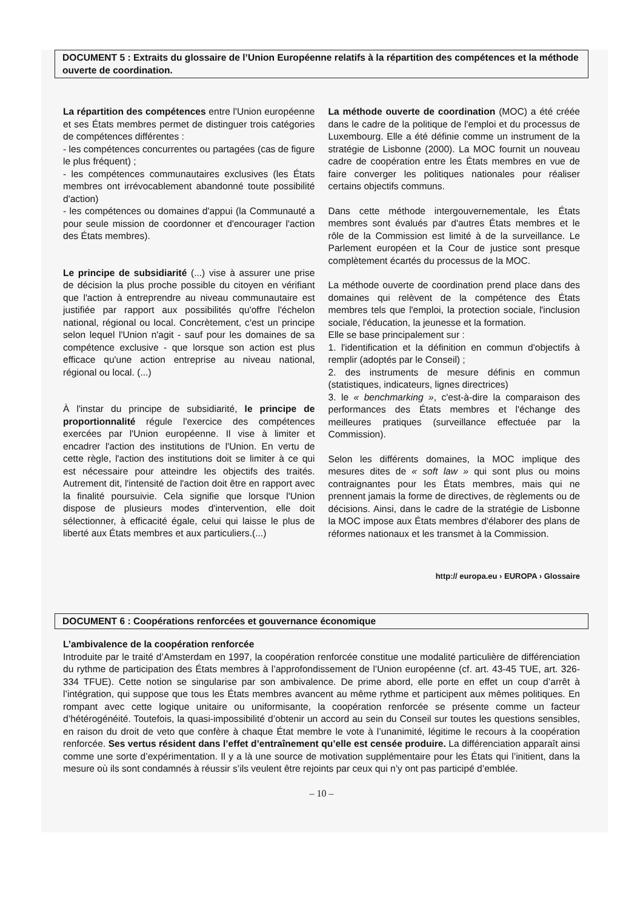DOCUMENT 5 : Extraits du glossaire de l’Union Européenne relatifs à la répartition des compétences et la méthode ouverte de coordination.
La répartition des compétences entre l'Union européenne et ses États membres permet de distinguer trois catégories de compétences différentes :
- les compétences concurrentes ou partagées (cas de figure le plus fréquent) ;
- les compétences communautaires exclusives (les États membres ont irrévocablement abandonné toute possibilité d'action)
- les compétences ou domaines d'appui (la Communauté a pour seule mission de coordonner et d'encourager l'action des États membres).
Le principe de subsidiarité (...) vise à assurer une prise de décision la plus proche possible du citoyen en vérifiant que l'action à entreprendre au niveau communautaire est justifiée par rapport aux possibilités qu'offre l'échelon national, régional ou local. Concrètement, c'est un principe selon lequel l'Union n'agit - sauf pour les domaines de sa compétence exclusive - que lorsque son action est plus efficace qu'une action entreprise au niveau national, régional ou local. (...)
À l'instar du principe de subsidiarité, le principe de proportionnalité régule l'exercice des compétences exercées par l'Union européenne. Il vise à limiter et encadrer l'action des institutions de l'Union. En vertu de cette règle, l'action des institutions doit se limiter à ce qui est nécessaire pour atteindre les objectifs des traités. Autrement dit, l'intensité de l'action doit être en rapport avec la finalité poursuivie. Cela signifie que lorsque l'Union dispose de plusieurs modes d'intervention, elle doit sélectionner, à efficacité égale, celui qui laisse le plus de liberté aux États membres et aux particuliers.(...)
La méthode ouverte de coordination (MOC) a été créée dans le cadre de la politique de l'emploi et du processus de Luxembourg. Elle a été définie comme un instrument de la stratégie de Lisbonne (2000). La MOC fournit un nouveau cadre de coopération entre les États membres en vue de faire converger les politiques nationales pour réaliser certains objectifs communs.
Dans cette méthode intergouvernementale, les États membres sont évalués par d'autres États membres et le rôle de la Commission est limité à de la surveillance. Le Parlement européen et la Cour de justice sont presque complètement écartés du processus de la MOC.
La méthode ouverte de coordination prend place dans des domaines qui relèvent de la compétence des États membres tels que l'emploi, la protection sociale, l'inclusion sociale, l'éducation, la jeunesse et la formation.
Elle se base principalement sur :
1. l'identification et la définition en commun d'objectifs à remplir (adoptés par le Conseil) ;
2. des instruments de mesure définis en commun (statistiques, indicateurs, lignes directrices)
3. le « benchmarking », c'est-à-dire la comparaison des performances des États membres et l'échange des meilleures pratiques (surveillance effectuée par la Commission).
Selon les différents domaines, la MOC implique des mesures dites de « soft law » qui sont plus ou moins contraignantes pour les États membres, mais qui ne prennent jamais la forme de directives, de règlements ou de décisions. Ainsi, dans le cadre de la stratégie de Lisbonne la MOC impose aux États membres d'élaborer des plans de réformes nationaux et les transmet à la Commission.
http:// europa.eu › EUROPA › Glossaire
DOCUMENT 6 : Coopérations renforcées et gouvernance économique
L’ambivalence de la coopération renforcée
Introduite par le traité d’Amsterdam en 1997, la coopération renforcée constitue une modalité particulière de différenciation du rythme de participation des États membres à l’approfondissement de l’Union européenne (cf. art. 43-45 TUE, art. 326-334 TFUE). Cette notion se singularise par son ambivalence. De prime abord, elle porte en effet un coup d’arrêt à l’intégration, qui suppose que tous les États membres avancent au même rythme et participent aux mêmes politiques. En rompant avec cette logique unitaire ou uniformisante, la coopération renforcée se présente comme un facteur d’hétérogénéité. Toutefois, la quasi-impossibilité d’obtenir un accord au sein du Conseil sur toutes les questions sensibles, en raison du droit de veto que confère à chaque État membre le vote à l’unanimité, légitime le recours à la coopération renforcée. Ses vertus résident dans l’effet d’entraînement qu’elle est censée produire. La différenciation apparaît ainsi comme une sorte d’expérimentation. Il y a là une source de motivation supplémentaire pour les États qui l’initient, dans la mesure où ils sont condamnés à réussir s’ils veulent être rejoints par ceux qui n’y ont pas participé d’emblée.
– 10 –